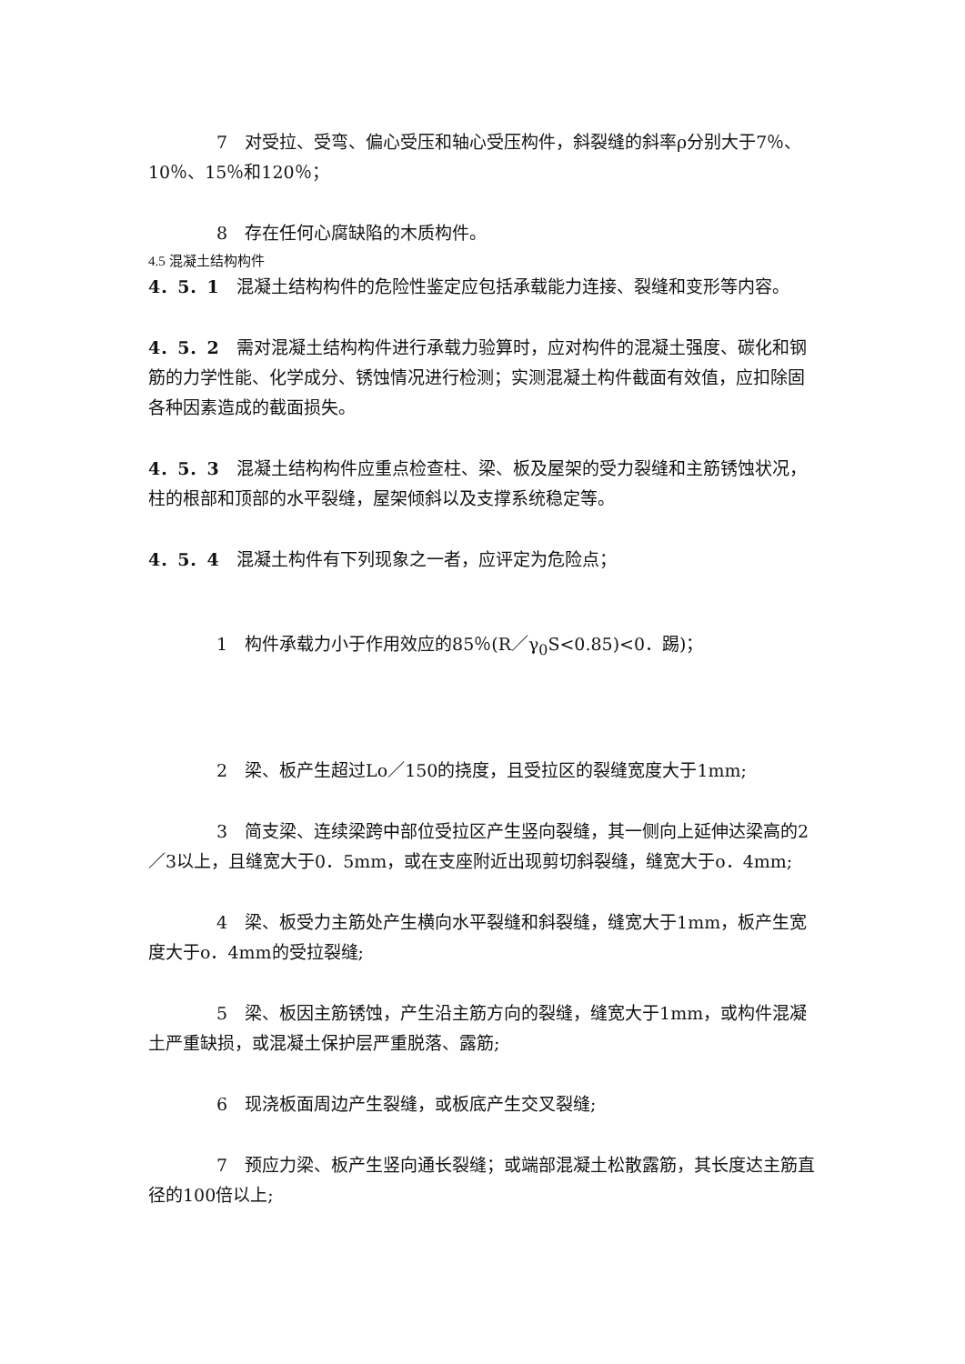7　对受拉、受弯、偏心受压和轴心受压构件，斜裂缝的斜率ρ分别大于7％、10％、15％和120％；
8　存在任何心腐缺陷的木质构件。
4.5 混凝土结构构件
4．5．1　混凝土结构构件的危险性鉴定应包括承载能力连接、裂缝和变形等内容。
4．5．2　需对混凝土结构构件进行承载力验算时，应对构件的混凝土强度、碳化和钢筋的力学性能、化学成分、锈蚀情况进行检测；实测混凝土构件截面有效值，应扣除固各种因素造成的截面损失。
4．5．3　混凝土结构构件应重点检查柱、梁、板及屋架的受力裂缝和主筋锈蚀状况，柱的根部和顶部的水平裂缝，屋架倾斜以及支撑系统稳定等。
4．5．4　混凝土构件有下列现象之一者，应评定为危险点；
1　构件承载力小于作用效应的85％(R／γ<sub>0</sub>S<0.85)<0．踢)；
2　梁、板产生超过Lo／150的挠度，且受拉区的裂缝宽度大于1mm;
3　简支梁、连续梁跨中部位受拉区产生竖向裂缝，其一侧向上延伸达梁高的2／3以上，且缝宽大于0．5mm，或在支座附近出现剪切斜裂缝，缝宽大于o．4mm;
4　梁、板受力主筋处产生横向水平裂缝和斜裂缝，缝宽大于1mm，板产生宽度大于o．4mm的受拉裂缝;
5　梁、板因主筋锈蚀，产生沿主筋方向的裂缝，缝宽大于1mm，或构件混凝土严重缺损，或混凝土保护层严重脱落、露筋;
6　现浇板面周边产生裂缝，或板底产生交叉裂缝;
7　预应力梁、板产生竖向通长裂缝；或端部混凝土松散露筋，其长度达主筋直径的100倍以上;